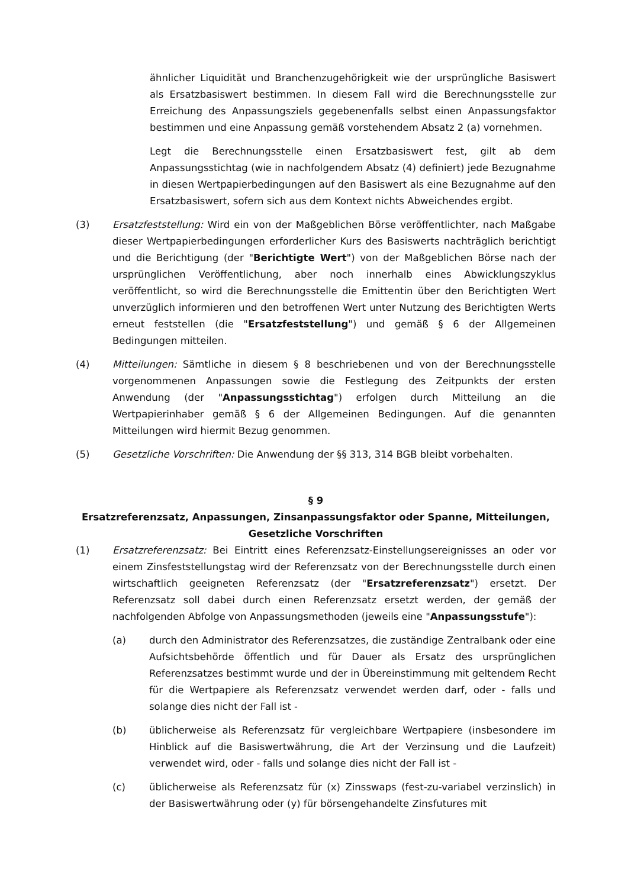ähnlicher Liquidität und Branchenzugehörigkeit wie der ursprüngliche Basiswert als Ersatzbasiswert bestimmen. In diesem Fall wird die Berechnungsstelle zur Erreichung des Anpassungsziels gegebenenfalls selbst einen Anpassungsfaktor bestimmen und eine Anpassung gemäß vorstehendem Absatz 2 (a) vornehmen.
Legt die Berechnungsstelle einen Ersatzbasiswert fest, gilt ab dem Anpassungsstichtag (wie in nachfolgendem Absatz (4) definiert) jede Bezugnahme in diesen Wertpapierbedingungen auf den Basiswert als eine Bezugnahme auf den Ersatzbasiswert, sofern sich aus dem Kontext nichts Abweichendes ergibt.
(3) Ersatzfeststellung: Wird ein von der Maßgeblichen Börse veröffentlichter, nach Maßgabe dieser Wertpapierbedingungen erforderlicher Kurs des Basiswerts nachträglich berichtigt und die Berichtigung (der "Berichtigte Wert") von der Maßgeblichen Börse nach der ursprünglichen Veröffentlichung, aber noch innerhalb eines Abwicklungszyklus veröffentlicht, so wird die Berechnungsstelle die Emittentin über den Berichtigten Wert unverzüglich informieren und den betroffenen Wert unter Nutzung des Berichtigten Werts erneut feststellen (die "Ersatzfeststellung") und gemäß § 6 der Allgemeinen Bedingungen mitteilen.
(4) Mitteilungen: Sämtliche in diesem § 8 beschriebenen und von der Berechnungsstelle vorgenommenen Anpassungen sowie die Festlegung des Zeitpunkts der ersten Anwendung (der "Anpassungsstichtag") erfolgen durch Mitteilung an die Wertpapierinhaber gemäß § 6 der Allgemeinen Bedingungen. Auf die genannten Mitteilungen wird hiermit Bezug genommen.
(5) Gesetzliche Vorschriften: Die Anwendung der §§ 313, 314 BGB bleibt vorbehalten.
§ 9
Ersatzreferenzsatz, Anpassungen, Zinsanpassungsfaktor oder Spanne, Mitteilungen, Gesetzliche Vorschriften
(1) Ersatzreferenzsatz: Bei Eintritt eines Referenzsatz-Einstellungsereignisses an oder vor einem Zinsfeststellungstag wird der Referenzsatz von der Berechnungsstelle durch einen wirtschaftlich geeigneten Referenzsatz (der "Ersatzreferenzsatz") ersetzt. Der Referenzsatz soll dabei durch einen Referenzsatz ersetzt werden, der gemäß der nachfolgenden Abfolge von Anpassungsmethoden (jeweils eine "Anpassungsstufe"):
(a) durch den Administrator des Referenzsatzes, die zuständige Zentralbank oder eine Aufsichtsbehörde öffentlich und für Dauer als Ersatz des ursprünglichen Referenzsatzes bestimmt wurde und der in Übereinstimmung mit geltendem Recht für die Wertpapiere als Referenzsatz verwendet werden darf, oder - falls und solange dies nicht der Fall ist -
(b) üblicherweise als Referenzsatz für vergleichbare Wertpapiere (insbesondere im Hinblick auf die Basiswertwährung, die Art der Verzinsung und die Laufzeit) verwendet wird, oder - falls und solange dies nicht der Fall ist -
(c) üblicherweise als Referenzsatz für (x) Zinsswaps (fest-zu-variabel verzinslich) in der Basiswertwährung oder (y) für börsengehandelte Zinsfutures mit